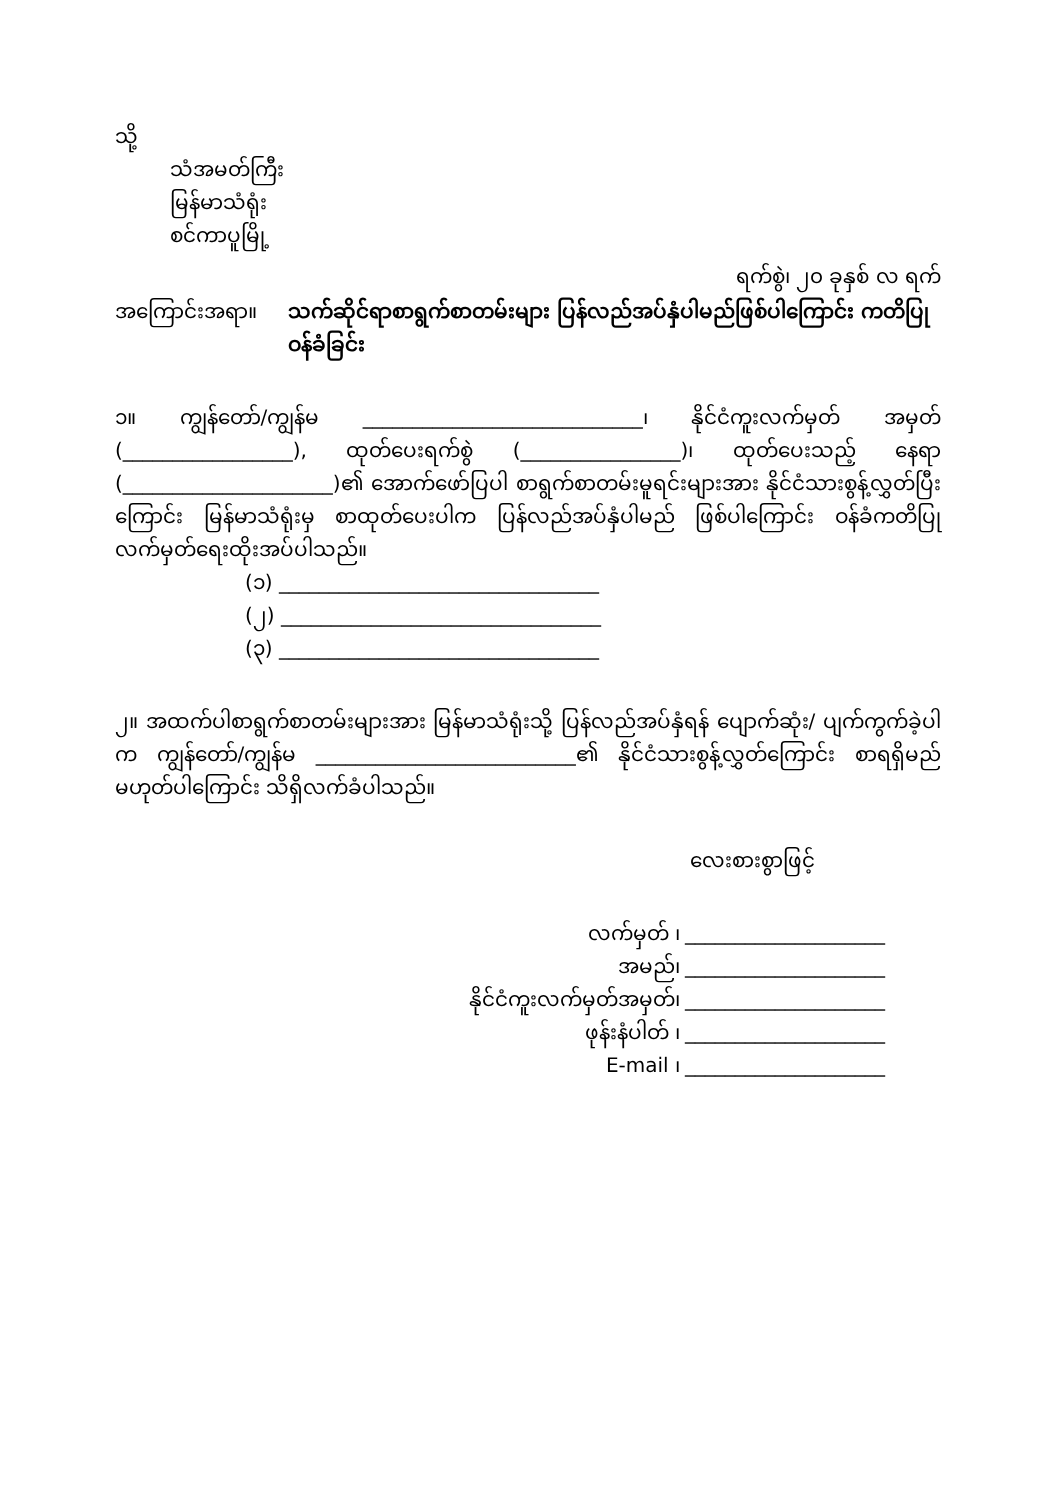သို့
သံအမတ်ကြီး
မြန်မာသံရုံး
စင်ကာပူမြို့
ရက်စွဲ၊ ၂၀ ခုနှစ် လ ရက်
အကြောင်းအရာ။ သက်ဆိုင်ရာစာရွက်စာတမ်းများ ပြန်လည်အပ်နှံပါမည်ဖြစ်ပါကြောင်း ကတိပြုဝန်ခံခြင်း
၁။ ကျွန်တော်/ကျွန်မ ____________________________၊ နိုင်ငံကူးလက်မှတ် အမှတ် (_________________), ထုတ်ပေးရက်စွဲ (________________)၊ ထုတ်ပေးသည့် နေရာ (_____________________)၏ အောက်ဖော်ပြပါ စာရွက်စာတမ်းမူရင်းများအား နိုင်ငံသားစွန့်လွှတ်ပြီးကြောင်း မြန်မာသံရုံးမှ စာထုတ်ပေးပါက ပြန်လည်အပ်နှံပါမည် ဖြစ်ပါကြောင်း ဝန်ခံကတိပြုလက်မှတ်ရေးထိုးအပ်ပါသည်။
(၁) ________________________________
(၂) ________________________________
(၃) ________________________________
၂။ အထက်ပါစာရွက်စာတမ်းများအား မြန်မာသံရုံးသို့ ပြန်လည်အပ်နှံရန် ပျောက်ဆုံး/ ပျက်ကွက်ခဲ့ပါက ကျွန်တော်/ကျွန်မ __________________________၏ နိုင်ငံသားစွန့်လွှတ်ကြောင်း စာရရှိမည်မဟုတ်ပါကြောင်း သိရှိလက်ခံပါသည်။
လေးစားစွာဖြင့်
လက်မှတ် ၊ ____________________ အမည်၊ ____________________ နိုင်ငံကူးလက်မှတ်အမှတ်၊ ____________________ ဖုန်းနံပါတ် ၊ ____________________ E-mail ၊ ____________________